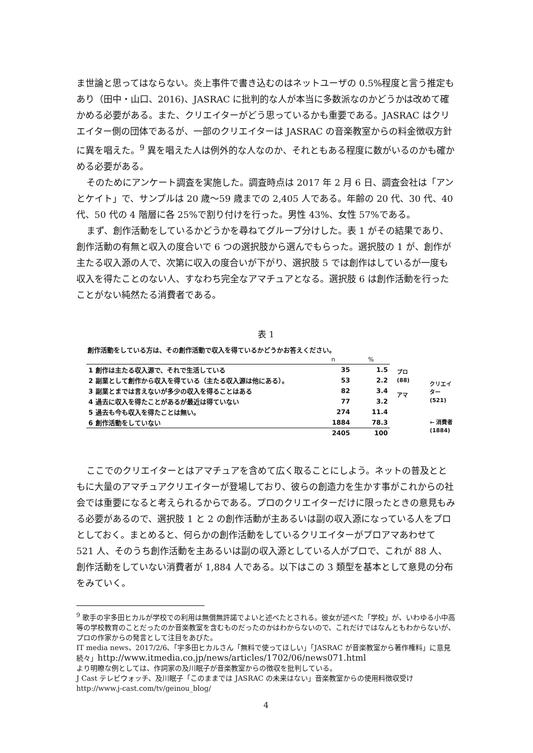ま世論と思ってはならない。炎上事件で書き込むのはネットユーザの 0.5%程度と言う推定もあり（田中・山口、2016)、JASRAC に批判的な人が本当に多数派なのかどうかは改めて確かめる必要がある。また、クリエイターがどう思っているかも重要である。JASRAC はクリエイター側の団体であるが、一部のクリエイターは JASRAC の音楽教室からの料金徴収方針に異を唱えた。<sup>9</sup> 異を唱えた人は例外的な人なのか、それともある程度に数がいるのかも確かめる必要がある。
そのためにアンケート調査を実施した。調査時点は 2017 年 2 月 6 日、調査会社は「アンとケイト」で、サンプルは 20 歳～59 歳までの 2,405 人である。年齢の 20 代、30 代、40 代、50 代の 4 階層に各 25%で割り付けを行った。男性 43%、女性 57%である。
まず、創作活動をしているかどうかを尋ねてグループ分けした。表 1 がその結果であり、創作活動の有無と収入の度合いで 6 つの選択肢から選んでもらった。選択肢の 1 が、創作が主たる収入源の人で、次第に収入の度合いが下がり、選択肢 5 では創作はしているが一度も収入を得たことのない人、すなわち完全なアマチュアとなる。選択肢 6 は創作活動を行ったことがない純然たる消費者である。
表 1
創作活動をしている方は、その創作活動で収入を得ているかどうかお答えください。
| | n | % |
| --- | --- | --- |
| 1 創作は主たる収入源で、それで生活している | 35 | 1.5 |
| 2 副業として創作から収入を得ている（主たる収入源は他にある）。 | 53 | 2.2 |
| 3 副業とまでは言えないが多少の収入を得ることはある | 82 | 3.4 |
| 4 過去に収入を得たことがあるが最近は得ていない | 77 | 3.2 |
| 5 過去も今も収入を得たことは無い。 | 274 | 11.4 |
| 6 創作活動をしていない | 1884 | 78.3 |
| | 2405 | 100 |
プロ
(88)
アマ
クリエイ
ター(521)
← 消費者
(1884)
ここでのクリエイターとはアマチュアを含めて広く取ることにしよう。ネットの普及とともに大量のアマチュアクリエイターが登場しており、彼らの創造力を生かす事がこれからの社会では重要になると考えられるからである。プロのクリエイターだけに限ったときの意見もみる必要があるので、選択肢 1 と 2 の創作活動が主あるいは副の収入源になっている人をプロとしておく。まとめると、何らかの創作活動をしているクリエイターがプロアマあわせて 521 人、そのうち創作活動を主あるいは副の収入源としている人がプロで、これが 88 人、創作活動をしていない消費者が 1,884 人である。以下はこの 3 類型を基本として意見の分布をみていく。
<sup>9</sup> 歌手の宇多田ヒカルが学校での利用は無償無許諾でよいと述べたとされる。彼女が述べた「学校」が、いわゆる小中高等の学校教育のことだったのか音楽教室を含むものだったのかはわからないので、これだけではなんともわからないが、プロの作家からの発言として注目をあびた。
IT media news、2017/2/6、「宇多田ヒカルさん「無料で使ってほしい」「JASRAC が音楽教室から著作権料」に意見続々」http://www.itmedia.co.jp/news/articles/1702/06/news071.html
より明瞭な例としては、作詞家の及川眠子が音楽教室からの徴収を批判している。
J Cast テレビウォッチ、及川眠子「このままでは JASRAC の未来はない」音楽教室からの使用料徴収受け　http://www.j-cast.com/tv/geinou_blog/
4